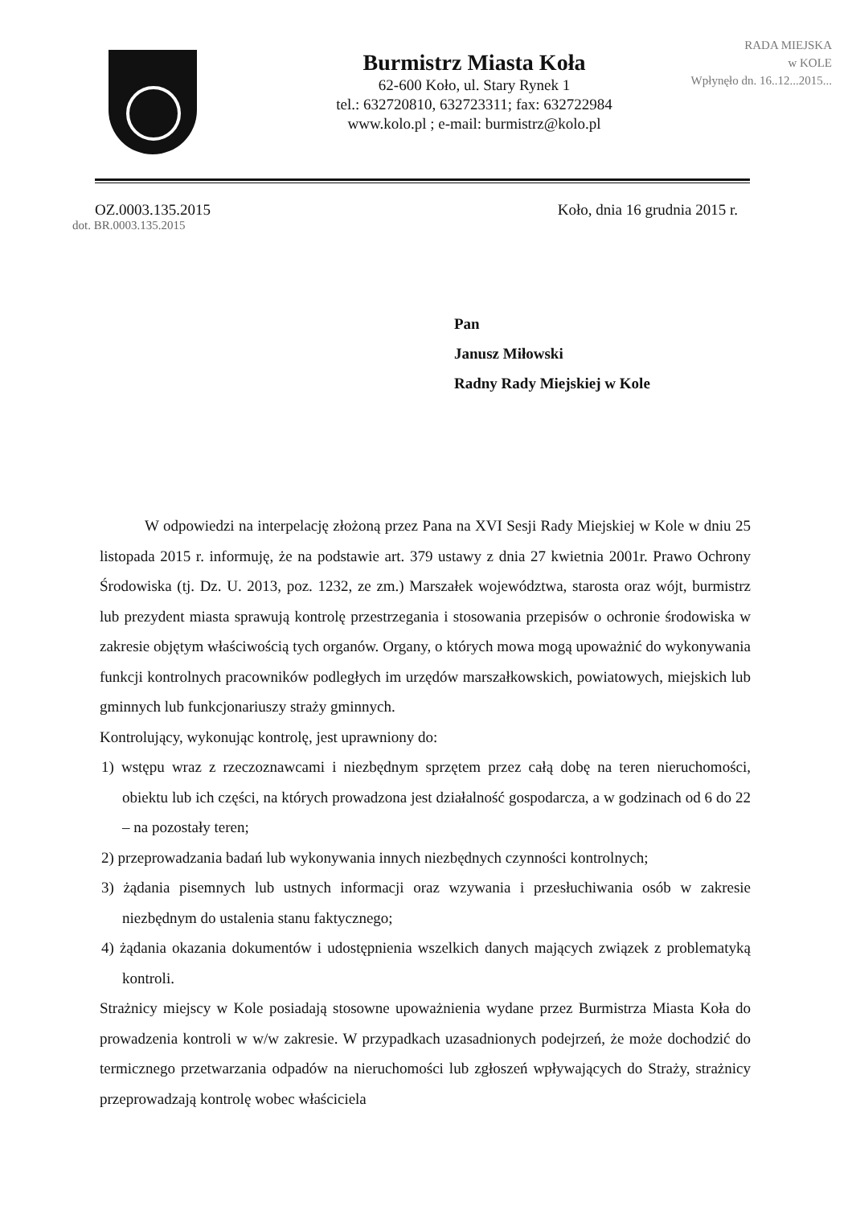Burmistrz Miasta Koła
62-600 Koło, ul. Stary Rynek 1
tel.: 632720810, 632723311; fax: 632722984
www.kolo.pl ; e-mail: burmistrz@kolo.pl
RADA MIEJSKA
w KOLE
Wpłynęło dn. 16..12...2015...
OZ.0003.135.2015 Koło, dnia 16 grudnia 2015 r.
dot. BR.0003.135.2015
Pan
Janusz Miłowski
Radny Rady Miejskiej w Kole
W odpowiedzi na interpelację złożoną przez Pana na XVI Sesji Rady Miejskiej w Kole w dniu 25 listopada 2015 r. informuję, że na podstawie art. 379 ustawy z dnia 27 kwietnia 2001r. Prawo Ochrony Środowiska (tj. Dz. U. 2013, poz. 1232, ze zm.) Marszałek województwa, starosta oraz wójt, burmistrz lub prezydent miasta sprawują kontrolę przestrzegania i stosowania przepisów o ochronie środowiska w zakresie objętym właściwością tych organów. Organy, o których mowa mogą upoważnić do wykonywania funkcji kontrolnych pracowników podległych im urzędów marszałkowskich, powiatowych, miejskich lub gminnych lub funkcjonariuszy straży gminnych.
Kontrolujący, wykonując kontrolę, jest uprawniony do:
1) wstępu wraz z rzeczoznawcami i niezbędnym sprzętem przez całą dobę na teren nieruchomości, obiektu lub ich części, na których prowadzona jest działalność gospodarcza, a w godzinach od 6 do 22 – na pozostały teren;
2) przeprowadzania badań lub wykonywania innych niezbędnych czynności kontrolnych;
3) żądania pisemnych lub ustnych informacji oraz wzywania i przesłuchiwania osób w zakresie niezbędnym do ustalenia stanu faktycznego;
4) żądania okazania dokumentów i udostępnienia wszelkich danych mających związek z problematyką kontroli.
Strażnicy miejscy w Kole posiadają stosowne upoważnienia wydane przez Burmistrza Miasta Koła do prowadzenia kontroli w w/w zakresie. W przypadkach uzasadnionych podejrzeń, że może dochodzić do termicznego przetwarzania odpadów na nieruchomości lub zgłoszeń wpływających do Straży, strażnicy przeprowadzają kontrolę wobec właściciela